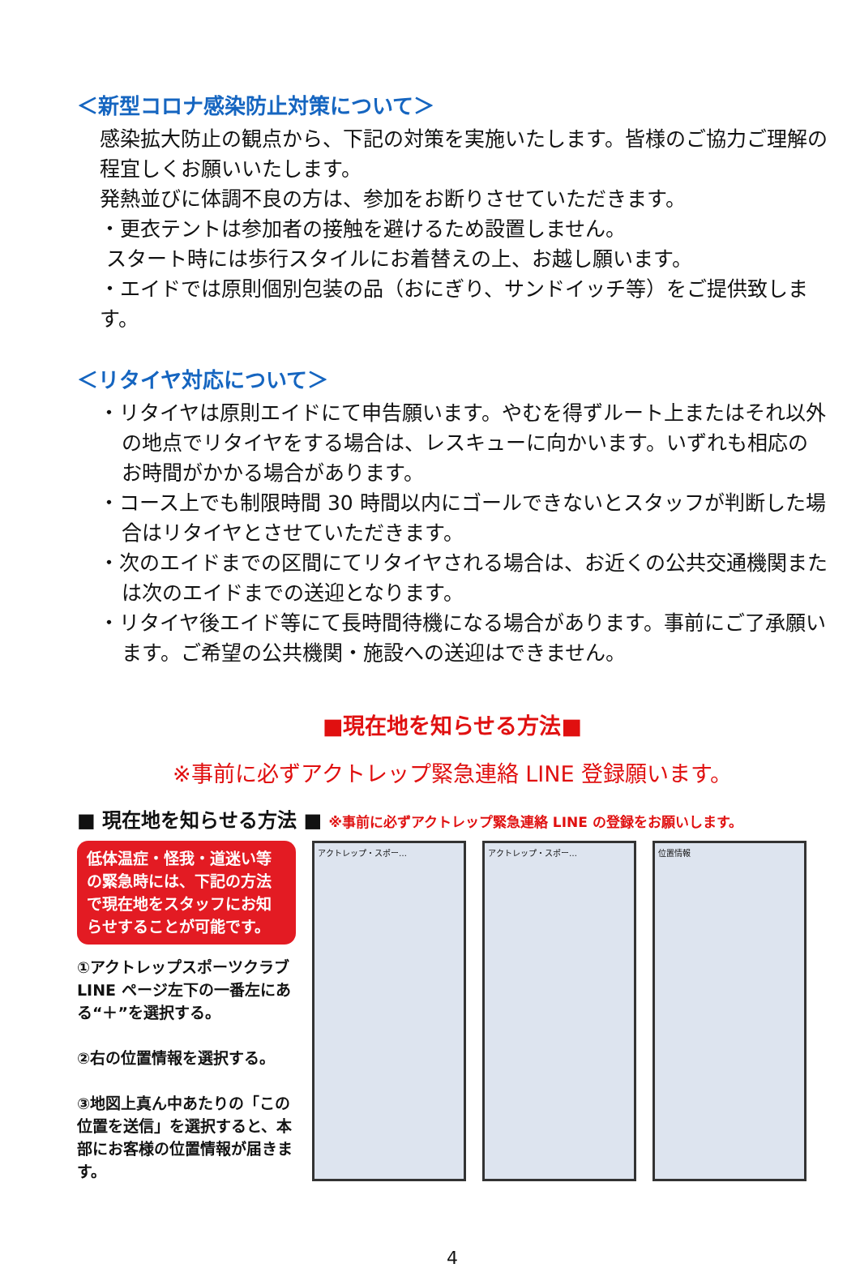＜新型コロナ感染防止対策について＞
感染拡大防止の観点から、下記の対策を実施いたします。皆様のご協力ご理解の程宜しくお願いいたします。
発熱並びに体調不良の方は、参加をお断りさせていただきます。
・更衣テントは参加者の接触を避けるため設置しません。
スタート時には歩行スタイルにお着替えの上、お越し願います。
・エイドでは原則個別包装の品（おにぎり、サンドイッチ等）をご提供致します。
＜リタイヤ対応について＞
・リタイヤは原則エイドにて申告願います。やむを得ずルート上またはそれ以外の地点でリタイヤをする場合は、レスキューに向かいます。いずれも相応のお時間がかかる場合があります。
・コース上でも制限時間 30 時間以内にゴールできないとスタッフが判断した場合はリタイヤとさせていただきます。
・次のエイドまでの区間にてリタイヤされる場合は、お近くの公共交通機関または次のエイドまでの送迎となります。
・リタイヤ後エイド等にて長時間待機になる場合があります。事前にご了承願います。ご希望の公共機関・施設への送迎はできません。
■現在地を知らせる方法■
※事前に必ずアクトレップ緊急連絡 LINE 登録願います。
■ 現在地を知らせる方法 ■ ※事前に必ずアクトレップ緊急連絡 LINE の登録をお願いします。
低体温症・怪我・道迷い等の緊急時には、下記の方法で現在地をスタッフにお知らせすることが可能です。
①アクトレップスポーツクラブ LINE ページ左下の一番左にある“＋”を選択する。
②右の位置情報を選択する。
③地図上真ん中あたりの「この位置を送信」を選択すると、本部にお客様の位置情報が届きます。
アクトレップ・スポー… アクトレップ・スポー… 位置情報
4